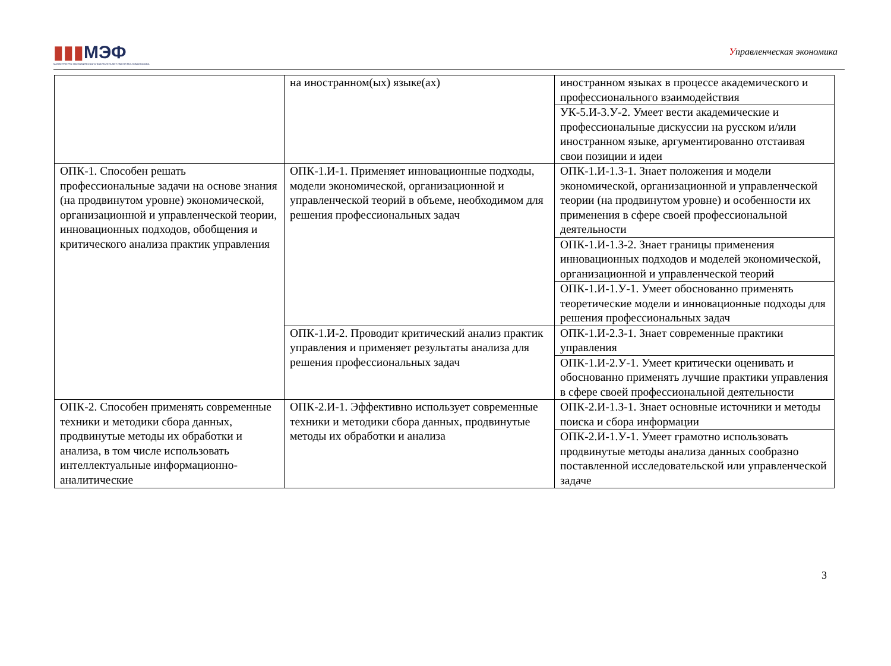▮▮▮МЭФ
МАГИСТРАТУРА ЭКОНОМИЧЕСКОГО ФАКУЛЬТЕТА МГУ ИМЕНИ М.В.ЛОМОНОСОВА
Управленческая экономика
| | на иностранном(ых) языке(ах) | иностранном языках в процессе академического и профессионального взаимодействия |
| | | УК-5.И-3.У-2. Умеет вести академические и профессиональные дискуссии на русском и/или иностранном языке, аргументированно отстаивая свои позиции и идеи |
| ОПК-1. Способен решать профессиональные задачи на основе знания (на продвинутом уровне) экономической, организационной и управленческой теории, инновационных подходов, обобщения и критического анализа практик управления | ОПК-1.И-1. Применяет инновационные подходы, модели экономической, организационной и управленческой теорий в объеме, необходимом для решения профессиональных задач | ОПК-1.И-1.З-1. Знает положения и модели экономической, организационной и управленческой теории (на продвинутом уровне) и особенности их применения в сфере своей профессиональной деятельности |
| | | ОПК-1.И-1.З-2. Знает границы применения инновационных подходов и моделей экономической, организационной и управленческой теорий |
| | | ОПК-1.И-1.У-1. Умеет обоснованно применять теоретические модели и инновационные подходы для решения профессиональных задач |
| | ОПК-1.И-2. Проводит критический анализ практик управления и применяет результаты анализа для решения профессиональных задач | ОПК-1.И-2.З-1. Знает современные практики управления |
| | | ОПК-1.И-2.У-1. Умеет критически оценивать и обоснованно применять лучшие практики управления в сфере своей профессиональной деятельности |
| ОПК-2. Способен применять современные техники и методики сбора данных, продвинутые методы их обработки и анализа, в том числе использовать интеллектуальные информационно-аналитические | ОПК-2.И-1. Эффективно использует современные техники и методики сбора данных, продвинутые методы их обработки и анализа | ОПК-2.И-1.З-1. Знает основные источники и методы поиска и сбора информации |
| | | ОПК-2.И-1.У-1. Умеет грамотно использовать продвинутые методы анализа данных сообразно поставленной исследовательской или управленческой задаче |
3